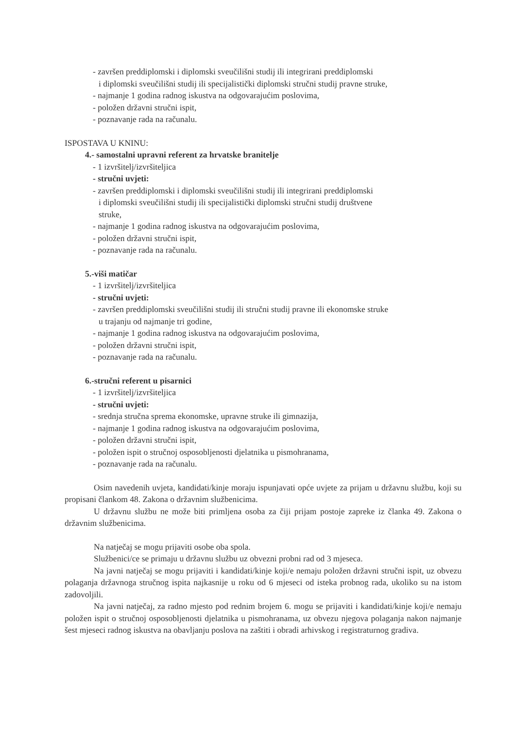- završen preddiplomski i diplomski sveučilišni studij ili integrirani preddiplomski
i diplomski sveučilišni studij ili specijalistički diplomski stručni studij pravne struke,
- najmanje 1 godina radnog iskustva na odgovarajućim poslovima,
- položen državni stručni ispit,
- poznavanje rada na računalu.
ISPOSTAVA U KNINU:
4.- samostalni upravni referent za hrvatske branitelje
- 1 izvršitelj/izvršiteljica
- stručni uvjeti:
- završen preddiplomski i diplomski sveučilišni studij ili integrirani preddiplomski
i diplomski sveučilišni studij ili specijalistički diplomski stručni studij društvene
struke,
- najmanje 1 godina radnog iskustva na odgovarajućim poslovima,
- položen državni stručni ispit,
- poznavanje rada na računalu.
5.-viši matičar
- 1 izvršitelj/izvršiteljica
- stručni uvjeti:
- završen preddiplomski sveučilišni studij ili stručni studij pravne ili ekonomske struke
u trajanju od najmanje tri godine,
- najmanje 1 godina radnog iskustva na odgovarajućim poslovima,
- položen državni stručni ispit,
- poznavanje rada na računalu.
6.-stručni referent u pisarnici
- 1 izvršitelj/izvršiteljica
- stručni uvjeti:
- srednja stručna sprema ekonomske, upravne struke ili gimnazija,
- najmanje 1 godina radnog iskustva na odgovarajućim poslovima,
- položen državni stručni ispit,
- položen ispit o stručnoj osposobljenosti djelatnika u pismohranama,
- poznavanje rada na računalu.
Osim navedenih uvjeta, kandidati/kinje moraju ispunjavati opće uvjete za prijam u državnu službu, koji su propisani člankom 48. Zakona o državnim službenicima.
U državnu službu ne može biti primljena osoba za čiji prijam postoje zapreke iz članka 49. Zakona o državnim službenicima.
Na natječaj se mogu prijaviti osobe oba spola.
Službenici/ce se primaju u državnu službu uz obvezni probni rad od 3 mjeseca.
Na javni natječaj se mogu prijaviti i kandidati/kinje koji/e nemaju položen državni stručni ispit, uz obvezu polaganja državnoga stručnog ispita najkasnije u roku od 6 mjeseci od isteka probnog rada, ukoliko su na istom zadovoljili.
Na javni natječaj, za radno mjesto pod rednim brojem 6. mogu se prijaviti i kandidati/kinje koji/e nemaju položen ispit o stručnoj osposobljenosti djelatnika u pismohranama, uz obvezu njegova polaganja nakon najmanje šest mjeseci radnog iskustva na obavljanju poslova na zaštiti i obradi arhivskog i registraturnog gradiva.